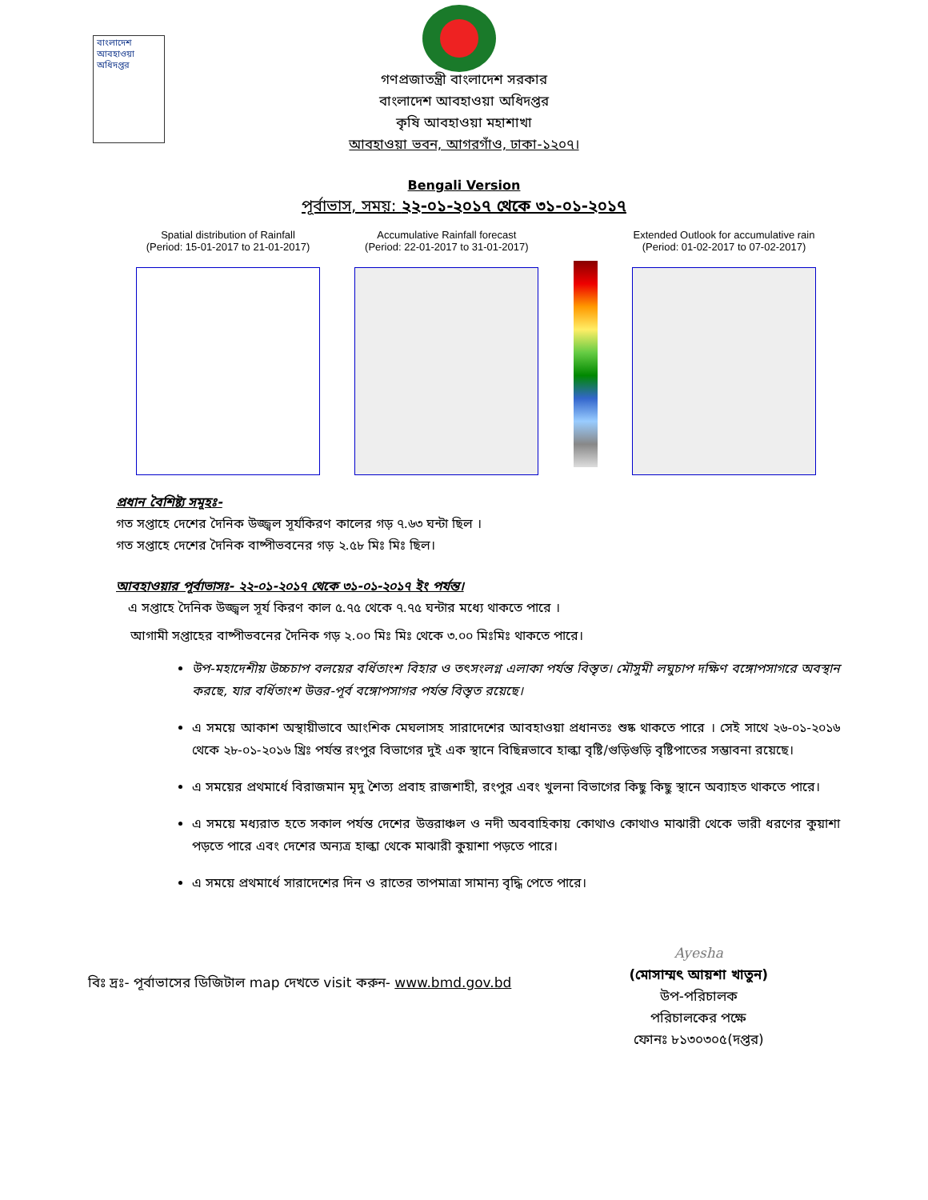বাংলাদেশ
আবহাওয়া
অধিদপ্তর
গণপ্রজাতন্ত্রী বাংলাদেশ সরকার
বাংলাদেশ আবহাওয়া অধিদপ্তর
কৃষি আবহাওয়া মহাশাখা
আবহাওয়া ভবন, আগরগাঁও, ঢাকা-১২০৭।
Bengali Version
পূর্বাভাস, সময়: ২২-০১-২০১৭ থেকে ৩১-০১-২০১৭
Spatial distribution of Rainfall
(Period: 15-01-2017 to 21-01-2017)
Accumulative Rainfall forecast
(Period: 22-01-2017 to 31-01-2017)
Extended Outlook for accumulative rain
(Period: 01-02-2017 to 07-02-2017)
প্রধান বৈশিষ্ট্য সমূহঃ-
গত সপ্তাহে দেশের দৈনিক উজ্জ্বল সূর্যকিরণ কালের গড় ৭.৬৩ ঘন্টা ছিল ।
গত সপ্তাহে দেশের দৈনিক বাষ্পীভবনের গড় ২.৫৮ মিঃ মিঃ ছিল।
আবহাওয়ার পূর্বাভাসঃ- ২২-০১-২০১৭ থেকে ৩১-০১-২০১৭ ইং পর্যন্ত।
এ সপ্তাহে দৈনিক উজ্জ্বল সূর্য কিরণ কাল ৫.৭৫ থেকে ৭.৭৫ ঘন্টার মধ্যে থাকতে পারে ।
আগামী সপ্তাহের বাষ্পীভবনের দৈনিক গড় ২.০০ মিঃ মিঃ থেকে ৩.০০ মিঃমিঃ থাকতে পারে।
উপ-মহাদেশীয় উচ্চচাপ বলয়ের বর্ধিতাংশ বিহার ও তৎসংলগ্ন এলাকা পর্যন্ত বিস্তৃত। মৌসুমী লঘুচাপ দক্ষিণ বঙ্গোপসাগরে অবস্থান করছে, যার বর্ধিতাংশ উত্তর-পূর্ব বঙ্গোপসাগর পর্যন্ত বিস্তৃত রয়েছে।
এ সময়ে আকাশ অস্থায়ীভাবে আংশিক মেঘলাসহ সারাদেশের আবহাওয়া প্রধানতঃ শুষ্ক থাকতে পারে । সেই সাথে ২৬-০১-২০১৬ থেকে ২৮-০১-২০১৬ খ্রিঃ পর্যন্ত রংপুর বিভাগের দুই এক স্থানে বিছিন্নভাবে হাল্কা বৃষ্টি/গুড়িগুড়ি বৃষ্টিপাতের সম্ভাবনা রয়েছে।
এ সময়ের প্রথমার্ধে বিরাজমান মৃদু শৈত্য প্রবাহ রাজশাহী, রংপুর এবং খুলনা বিভাগের কিছু কিছু স্থানে অব্যাহত থাকতে পারে।
এ সময়ে মধ্যরাত হতে সকাল পর্যন্ত দেশের উত্তরাঞ্চল ও নদী অববাহিকায় কোথাও কোথাও মাঝারী থেকে ভারী ধরণের কুয়াশা পড়তে পারে এবং দেশের অন্যত্র হাল্কা থেকে মাঝারী কুয়াশা পড়তে পারে।
এ সময়ে প্রথমার্ধে সারাদেশের দিন ও রাতের তাপমাত্রা সামান্য বৃদ্ধি পেতে পারে।
বিঃ দ্রঃ- পূর্বাভাসের ডিজিটাল map দেখতে visit করুন- www.bmd.gov.bd
Ayesha
(মোসাম্মৎ আয়শা খাতুন)
উপ-পরিচালক
পরিচালকের পক্ষে
ফোনঃ ৮১৩০৩০৫(দপ্তর)